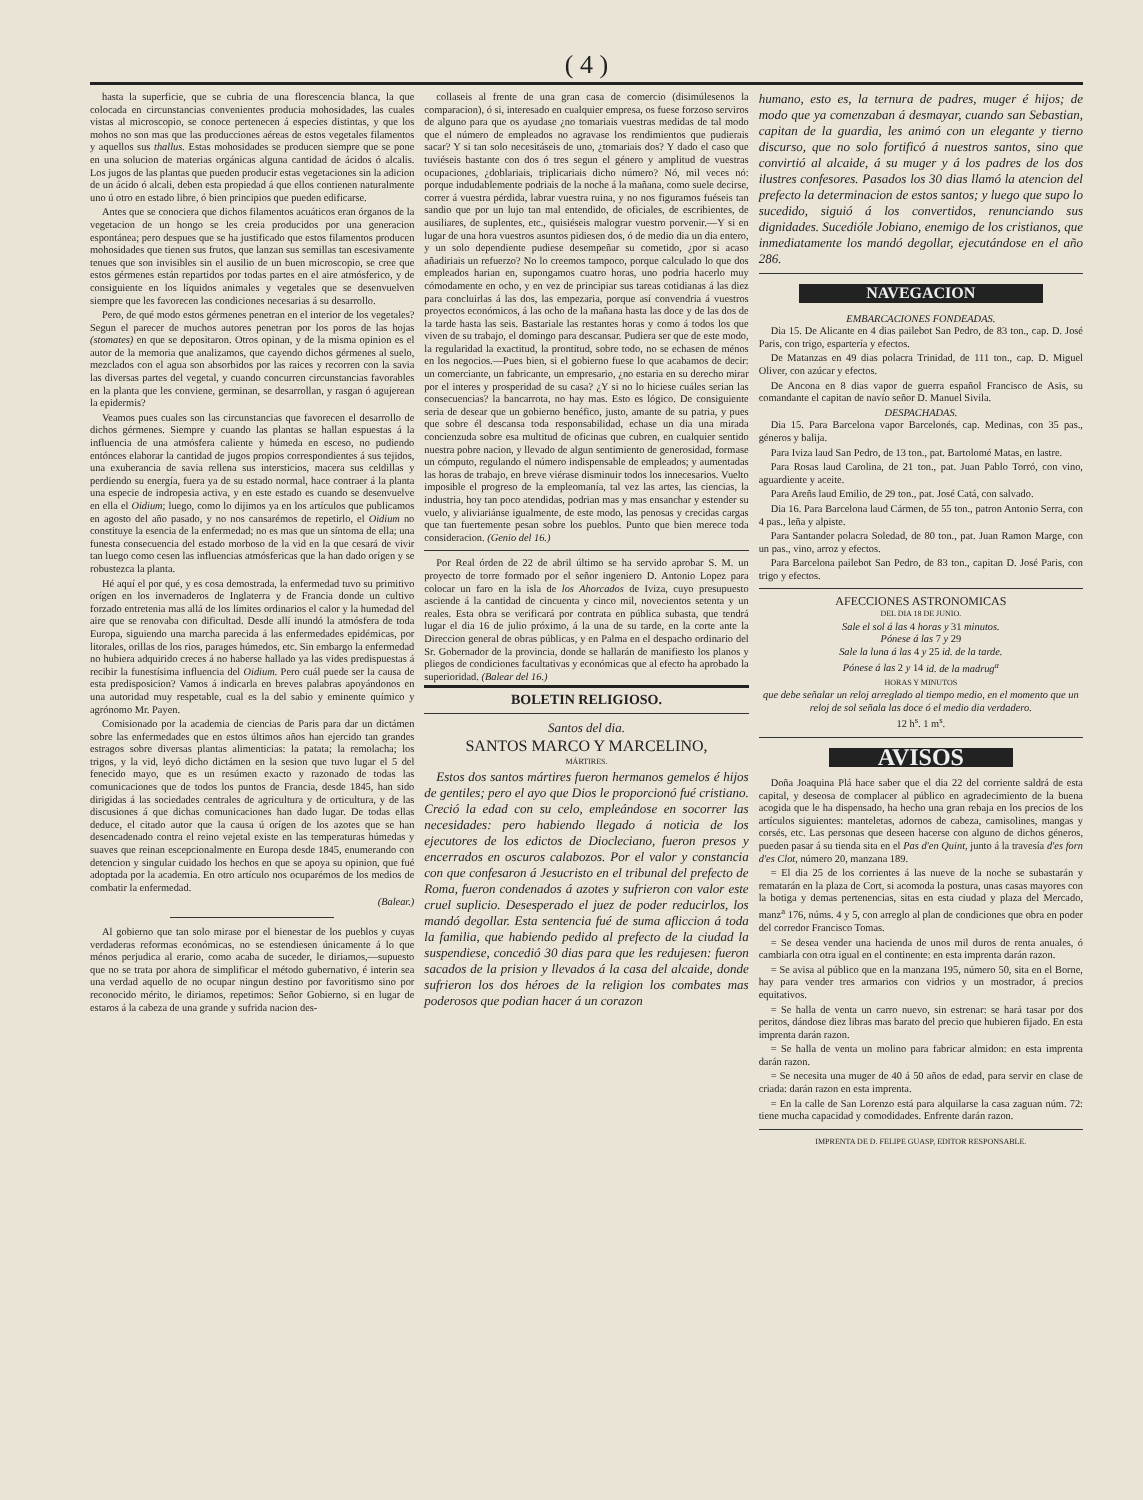( 4 )
hasta la superficie, que se cubria de una florescencia blanca, la que colocada en circunstancias convenientes producia mohosidades, las cuales vistas al microscopio, se conoce pertenecen á especies distintas, y que los mohos no son mas que las producciones aéreas de estos vegetales filamentos y aquellos sus thallus. Estas mohosidades se producen siempre que se pone en una solucion de materias orgánicas alguna cantidad de ácidos ó alcalis. Los jugos de las plantas que pueden producir estas vegetaciones sin la adicion de un ácido ó alcali, deben esta propiedad á que ellos contienen naturalmente uno ú otro en estado libre, ó bien principios que pueden edificarse.
Antes que se conociera que dichos filamentos acuáticos eran órganos de la vegetacion de un hongo se les creia producidos por una generacion espontánea; pero despues que se ha justificado que estos filamentos producen mohosidades que tienen sus frutos, que lanzan sus semillas tan escesivamente tenues que son invisibles sin el ausilio de un buen microscopio, se cree que estos gérmenes están repartidos por todas partes en el aire atmósferico, y de consiguiente en los líquidos animales y vegetales que se desenvuelven siempre que les favorecen las condiciones necesarias á su desarrollo.
Pero, de qué modo estos gérmenes penetran en el interior de los vegetales? Segun el parecer de muchos autores penetran por los poros de las hojas (stomates) en que se depositaron. Otros opinan, y de la misma opinion es el autor de la memoria que analizamos, que cayendo dichos gérmenes al suelo, mezclados con el agua son absorbidos por las raices y recorren con la savia las diversas partes del vegetal, y cuando concurren circunstancias favorables en la planta que les conviene, germinan, se desarrollan, y rasgan ó agujerean la epidermis?
Veamos pues cuales son las circunstancias que favorecen el desarrollo de dichos gérmenes. Siempre y cuando las plantas se hallan espuestas á la influencia de una atmósfera caliente y húmeda en esceso, no pudiendo entónces elaborar la cantidad de jugos propios correspondientes á sus tejidos, una exuberancia de savia rellena sus intersticios, macera sus celdillas y perdiendo su energía, fuera ya de su estado normal, hace contraer á la planta una especie de indropesia activa, y en este estado es cuando se desenvuelve en ella el Oidium; luego, como lo dijimos ya en los artículos que publicamos en agosto del año pasado, y no nos cansarémos de repetirlo, el Oidium no constituye la esencia de la enfermedad; no es mas que un síntoma de ella; una funesta consecuencia del estado morboso de la vid en la que cesará de vivir tan luego como cesen las influencias atmósfericas que la han dado orígen y se robustezca la planta.
Hé aquí el por qué, y es cosa demostrada, la enfermedad tuvo su primitivo orígen en los invernaderos de Inglaterra y de Francia donde un cultivo forzado entretenia mas allá de los límites ordinarios el calor y la humedad del aire que se renovaba con dificultad. Desde allí inundó la atmósfera de toda Europa, siguiendo una marcha parecida á las enfermedades epidémicas, por litorales, orillas de los rios, parages húmedos, etc. Sin embargo la enfermedad no hubiera adquirido creces á no haberse hallado ya las vides predispuestas á recibir la funestísima influencia del Oidium. Pero cuál puede ser la causa de esta predisposicion? Vamos á indicarla en breves palabras apoyándonos en una autoridad muy respetable, cual es la del sabio y eminente químico y agrónomo Mr. Payen.
Comisionado por la academia de ciencias de Paris para dar un dictámen sobre las enfermedades que en estos últimos años han ejercido tan grandes estragos sobre diversas plantas alimenticias: la patata; la remolacha; los trigos, y la vid, leyó dicho dictámen en la sesion que tuvo lugar el 5 del fenecido mayo, que es un resúmen exacto y razonado de todas las comunicaciones que de todos los puntos de Francia, desde 1845, han sido dirigidas á las sociedades centrales de agricultura y de orticultura, y de las discusiones á que dichas comunicaciones han dado lugar. De todas ellas deduce, el citado autor que la causa ú orígen de los azotes que se han desencadenado contra el reino vejetal existe en las temperaturas húmedas y suaves que reinan escepcionalmente en Europa desde 1845, enumerando con detencion y singular cuidado los hechos en que se apoya su opinion, que fué adoptada por la academia. En otro artículo nos ocuparémos de los medios de combatir la enfermedad.
(Balear.)
Al gobierno que tan solo mirase por el bienestar de los pueblos y cuyas verdaderas reformas económicas, no se estendiesen únicamente á lo que ménos perjudica al erario, como acaba de suceder, le diriamos,—supuesto que no se trata por ahora de simplificar el método gubernativo, é interin sea una verdad aquello de no ocupar ningun destino por favoritismo sino por reconocido mérito, le diriamos, repetimos: Señor Gobierno, si en lugar de estaros á la cabeza de una grande y sufrida nacion des-
collaseis al frente de una gran casa de comercio (disimúlesenos la comparacion), ó si, interesado en cualquier empresa, os fuese forzoso serviros de alguno para que os ayudase ¿no tomariais vuestras medidas de tal modo que el número de empleados no agravase los rendimientos que pudierais sacar? Y si tan solo necesitáseis de uno, ¿tomariais dos? Y dado el caso que tuviéseis bastante con dos ó tres segun el género y amplitud de vuestras ocupaciones, ¿doblariais, triplicariais dicho número? Nó, mil veces nó: porque indudablemente podriais de la noche á la mañana, como suele decirse, correr á vuestra pérdida, labrar vuestra ruina, y no nos figuramos fuéseis tan sandio que por un lujo tan mal entendido, de oficiales, de escribientes, de ausiliares, de suplentes, etc., quisiéseis malograr vuestro porvenir.—Y si en lugar de una hora vuestros asuntos pidiesen dos, ó de medio dia un dia entero, y un solo dependiente pudiese desempeñar su cometido, ¿por si acaso añadiriais un refuerzo? No lo creemos tampoco, porque calculado lo que dos empleados harian en, supongamos cuatro horas, uno podria hacerlo muy cómodamente en ocho, y en vez de principiar sus tareas cotidianas á las diez para concluirlas á las dos, las empezaria, porque así convendria á vuestros proyectos económicos, á las ocho de la mañana hasta las doce y de las dos de la tarde hasta las seis. Bastariale las restantes horas y como á todos los que viven de su trabajo, el domingo para descansar. Pudiera ser que de este modo, la regularidad la exactitud, la prontitud, sobre todo, no se echasen de ménos en los negocios.—Pues bien, si el gobierno fuese lo que acabamos de decir: un comerciante, un fabricante, un empresario, ¿no estaria en su derecho mirar por el interes y prosperidad de su casa? ¿Y si no lo hiciese cuáles serian las consecuencias? la bancarrota, no hay mas. Esto es lógico. De consiguiente seria de desear que un gobierno benéfico, justo, amante de su patria, y pues que sobre él descansa toda responsabilidad, echase un dia una mirada concienzuda sobre esa multitud de oficinas que cubren, en cualquier sentido nuestra pobre nacion, y llevado de algun sentimiento de generosidad, formase un cómputo, regulando el número indispensable de empleados; y aumentadas las horas de trabajo, en breve viérase disminuir todos los innecesarios. Vuelto imposible el progreso de la empleomanía, tal vez las artes, las ciencias, la industria, hoy tan poco atendidas, podrian mas y mas ensanchar y estender su vuelo, y aliviariánse igualmente, de este modo, las penosas y crecidas cargas que tan fuertemente pesan sobre los pueblos. Punto que bien merece toda consideracion. (Genio del 16.)
Por Real órden de 22 de abril último se ha servido aprobar S. M. un proyecto de torre formado por el señor ingeniero D. Antonio Lopez para colocar un faro en la isla de los Ahorcados de Iviza, cuyo presupuesto asciende á la cantidad de cincuenta y cinco mil, novecientos setenta y un reales. Esta obra se verificará por contrata en pública subasta, que tendrá lugar el dia 16 de julio próximo, á la una de su tarde, en la corte ante la Direccion general de obras públicas, y en Palma en el despacho ordinario del Sr. Gobernador de la provincia, donde se hallarán de manifiesto los planos y pliegos de condiciones facultativas y económicas que al efecto ha aprobado la superioridad. (Balear del 16.)
BOLETIN RELIGIOSO.
Santos del dia.
SANTOS MARCO Y MARCELINO,
MÁRTIRES.
Estos dos santos mártires fueron hermanos gemelos é hijos de gentiles; pero el ayo que Dios le proporcionó fué cristiano. Creció la edad con su celo, empleándose en socorrer las necesidades: pero habiendo llegado á noticia de los ejecutores de los edictos de Diocleciano, fueron presos y encerrados en oscuros calabozos. Por el valor y constancia con que confesaron á Jesucristo en el tribunal del prefecto de Roma, fueron condenados á azotes y sufrieron con valor este cruel suplicio. Desesperado el juez de poder reducirlos, los mandó degollar. Esta sentencia fué de suma afliccion á toda la familia, que habiendo pedido al prefecto de la ciudad la suspendiese, concedió 30 dias para que les redujesen: fueron sacados de la prision y llevados á la casa del alcaide, donde sufrieron los dos héroes de la religion los combates mas poderosos que podian hacer á un corazon
humano, esto es, la ternura de padres, muger é hijos; de modo que ya comenzaban á desmayar, cuando san Sebastian, capitan de la guardia, les animó con un elegante y tierno discurso, que no solo fortificó á nuestros santos, sino que convirtió al alcaide, á su muger y á los padres de los dos ilustres confesores. Pasados los 30 dias llamó la atencion del prefecto la determinacion de estos santos; y luego que supo lo sucedido, siguió á los convertidos, renunciando sus dignidades. Sucedióle Jobiano, enemigo de los cristianos, que inmediatamente los mandó degollar, ejecutándose en el año 286.
NAVEGACION
EMBARCACIONES FONDEADAS.
Dia 15. De Alicante en 4 dias pailebot San Pedro, de 83 ton., cap. D. José Paris, con trigo, espartería y efectos.
De Matanzas en 49 dias polacra Trinidad, de 111 ton., cap. D. Miguel Oliver, con azúcar y efectos.
De Ancona en 8 dias vapor de guerra español Francisco de Asis, su comandante el capitan de navío señor D. Manuel Sivila.
DESPACHADAS.
Dia 15. Para Barcelona vapor Barcelonés, cap. Medinas, con 35 pas., géneros y balija.
Para Iviza laud San Pedro, de 13 ton., pat. Bartolomé Matas, en lastre.
Para Rosas laud Carolina, de 21 ton., pat. Juan Pablo Torró, con vino, aguardiente y aceite.
Para Areñs laud Emilio, de 29 ton., pat. José Catá, con salvado.
Dia 16. Para Barcelona laud Cármen, de 55 ton., patron Antonio Serra, con 4 pas., leña y alpiste.
Para Santander polacra Soledad, de 80 ton., pat. Juan Ramon Marge, con un pas., vino, arroz y efectos.
Para Barcelona pailebot San Pedro, de 83 ton., capitan D. José Paris, con trigo y efectos.
AFECCIONES ASTRONOMICAS
DEL DIA 18 DE JUNIO.
Sale el sol á las 4 horas y 31 minutos.
Pónese á las 7 y 29
Sale la luna á las 4 y 25 id. de la tarde.
Pónese á las 2 y 14 id. de la madrug<sup>a</sup>
HORAS Y MINUTOS
que debe señalar un reloj arreglado al tiempo medio, en el momento que un reloj de sol señala las doce ó el medio dia verdadero.
12 h<sup>s</sup>. 1 m<sup>s</sup>.
AVISOS
Doña Joaquina Plá hace saber que el dia 22 del corriente saldrá de esta capital, y deseosa de complacer al público en agradecimiento de la buena acogida que le ha dispensado, ha hecho una gran rebaja en los precios de los artículos siguientes: manteletas, adornos de cabeza, camisolines, mangas y corsés, etc. Las personas que deseen hacerse con alguno de dichos géneros, pueden pasar á su tienda sita en el Pas d'en Quint, junto á la travesía d'es forn d'es Clot, número 20, manzana 189.
= El dia 25 de los corrientes á las nueve de la noche se subastarán y rematarán en la plaza de Cort, si acomoda la postura, unas casas mayores con la botiga y demas pertenencias, sitas en esta ciudad y plaza del Mercado, manz<sup>a</sup> 176, núms. 4 y 5, con arreglo al plan de condiciones que obra en poder del corredor Francisco Tomas.
= Se desea vender una hacienda de unos mil duros de renta anuales, ó cambiarla con otra igual en el continente: en esta imprenta darán razon.
= Se avisa al público que en la manzana 195, número 50, sita en el Borne, hay para vender tres armarios con vidrios y un mostrador, á precios equitativos.
= Se halla de venta un carro nuevo, sin estrenar: se hará tasar por dos peritos, dándose diez libras mas barato del precio que hubieren fijado. En esta imprenta darán razon.
= Se halla de venta un molino para fabricar almidon: en esta imprenta darán razon.
= Se necesita una muger de 40 á 50 años de edad, para servir en clase de criada: darán razon en esta imprenta.
= En la calle de San Lorenzo está para alquilarse la casa zaguan núm. 72: tiene mucha capacidad y comodidades. Enfrente darán razon.
IMPRENTA DE D. FELIPE GUASP, EDITOR RESPONSABLE.